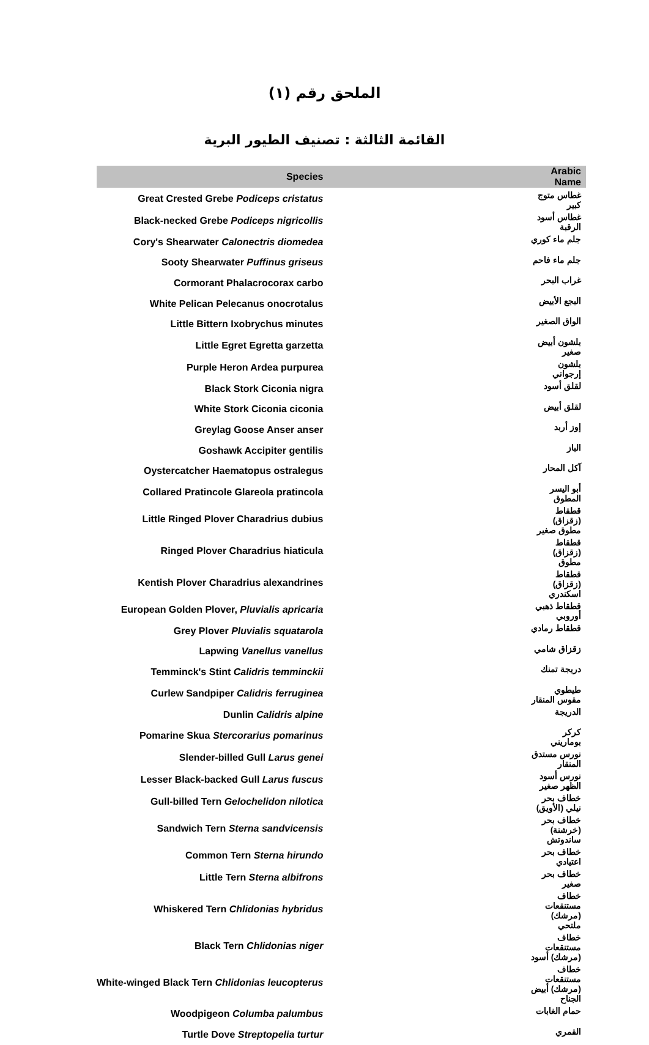الملحق رقم (١)
القائمة الثالثة : تصنيف الطيور البرية
| Species | Arabic Name |
| --- | --- |
| Great Crested Grebe Podiceps cristatus | غطاس متوج كبير |
| Black-necked Grebe Podiceps nigricollis | غطاس أسود الرقبة |
| Cory's Shearwater Calonectris diomedea | جلم ماء كوري |
| Sooty Shearwater Puffinus griseus | جلم ماء فاحم |
| Cormorant Phalacrocorax carbo | غراب البحر |
| White Pelican Pelecanus onocrotalus | البجع الأبيض |
| Little Bittern Ixobrychus minutes | الواق الصغير |
| Little Egret Egretta garzetta | بلشون أبيض صغير |
| Purple Heron Ardea purpurea | بلشون إرجواني |
| Black Stork Ciconia nigra | لقلق أسود |
| White Stork Ciconia ciconia | لقلق أبيض |
| Greylag Goose Anser anser | إوز أربد |
| Goshawk Accipiter gentilis | الباز |
| Oystercatcher Haematopus ostralegus | آكل المحار |
| Collared Pratincole Glareola pratincola | أبو اليسر المطوق |
| Little Ringed Plover Charadrius dubius | قطقاط (زقزاق) مطوق صغير |
| Ringed Plover Charadrius hiaticula | قطقاط (زقزاق) مطوق |
| Kentish Plover Charadrius alexandrines | قطقاط (زقزاق) اسكندري |
| European Golden Plover, Pluvialis apricaria | قطقاط ذهبي أوروبي |
| Grey Plover Pluvialis squatarola | قطقاط رمادي |
| Lapwing Vanellus vanellus | زقزاق شامي |
| Temminck's Stint Calidris temminckii | دريجة تمنك |
| Curlew Sandpiper Calidris ferruginea | طيطوي مقوس المنقار |
| Dunlin Calidris alpine | الدريجة |
| Pomarine Skua Stercorarius pomarinus | كركر بوماريني |
| Slender-billed Gull Larus genei | نورس مستدق المنقار |
| Lesser Black-backed Gull Larus fuscus | نورس أسود الظهر صغير |
| Gull-billed Tern Gelochelidon nilotica | خطاف بحر نيلي (الأويق) |
| Sandwich Tern Sterna sandvicensis | خطاف بحر (خرشنة) ساندوتش |
| Common Tern Sterna hirundo | خطاف بحر اعتيادي |
| Little Tern Sterna albifrons | خطاف بحر صغير |
| Whiskered Tern Chlidonias hybridus | خطاف مستنقعات (مرشك) ملتحي |
| Black Tern Chlidonias niger | خطاف مستنقعات (مرشك) أسود |
| White-winged Black Tern Chlidonias leucopterus | خطاف مستنقعات (مرشك) أبيض الجناح |
| Woodpigeon Columba palumbus | حمام الغابات |
| Turtle Dove Streptopelia turtur | القمري |